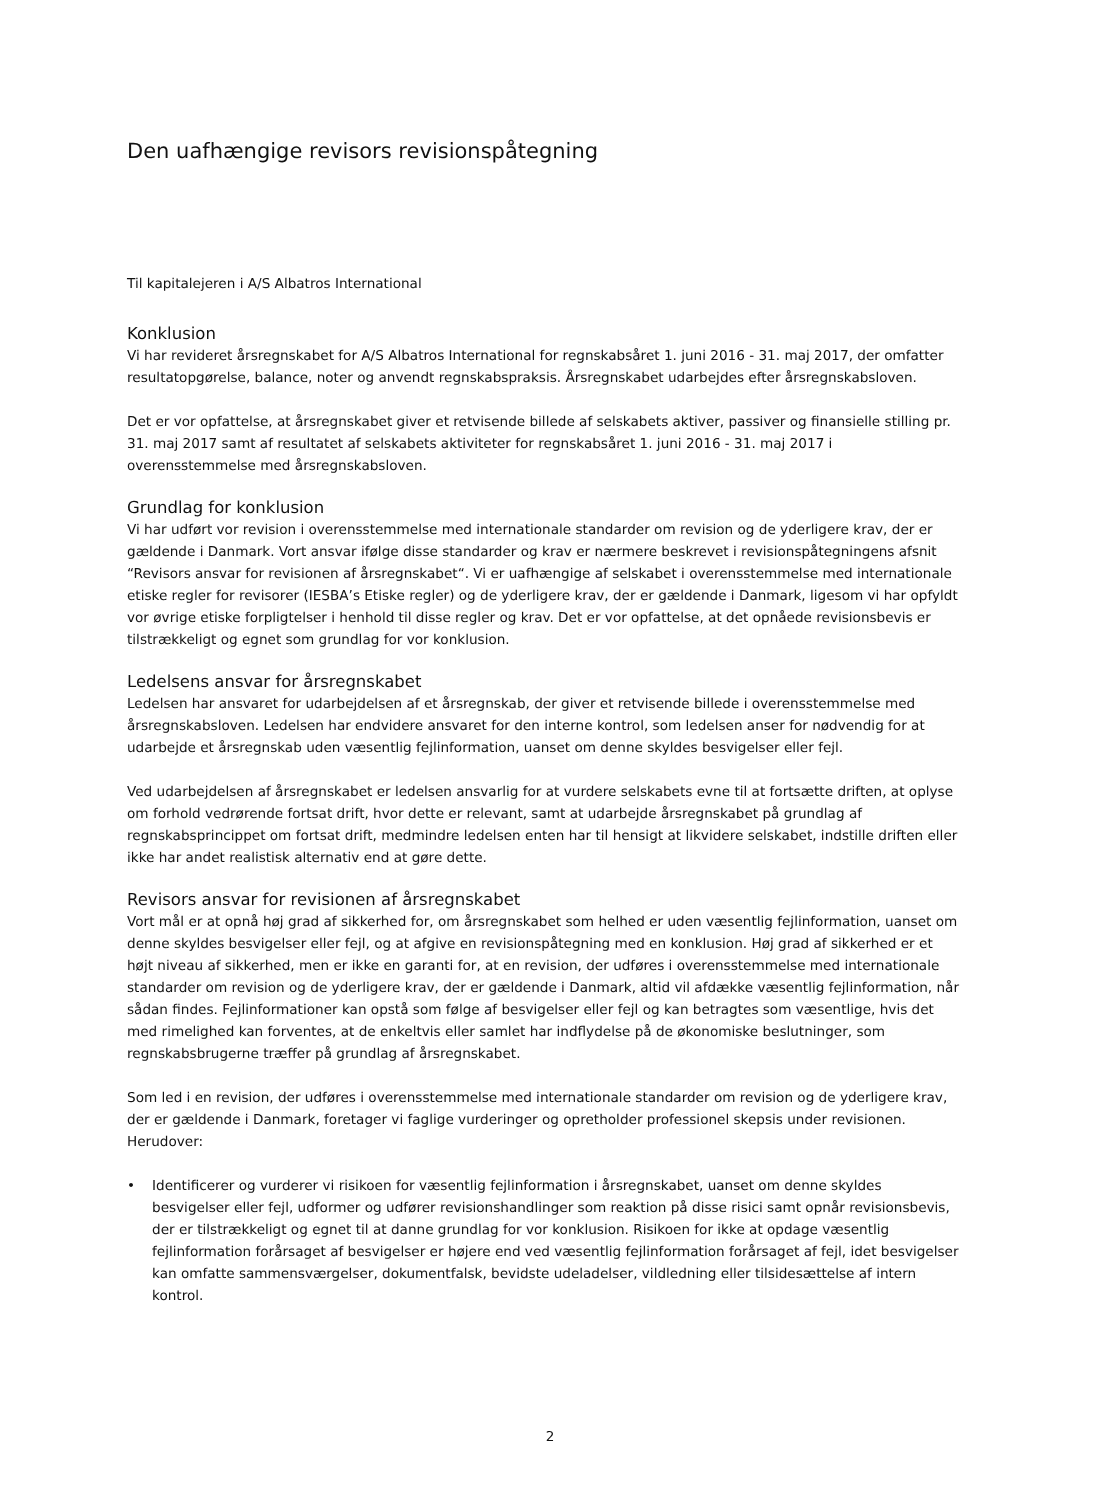Den uafhængige revisors revisionspåtegning
Til kapitalejeren i A/S Albatros International
Konklusion
Vi har revideret årsregnskabet for A/S Albatros International for regnskabsåret 1. juni 2016 - 31. maj 2017, der omfatter resultatopgørelse, balance, noter og anvendt regnskabspraksis. Årsregnskabet udarbejdes efter årsregnskabsloven.
Det er vor opfattelse, at årsregnskabet giver et retvisende billede af selskabets aktiver, passiver og finansielle stilling pr. 31. maj 2017 samt af resultatet af selskabets aktiviteter for regnskabsåret 1. juni 2016 - 31. maj 2017 i overensstemmelse med årsregnskabsloven.
Grundlag for konklusion
Vi har udført vor revision i overensstemmelse med internationale standarder om revision og de yderligere krav, der er gældende i Danmark. Vort ansvar ifølge disse standarder og krav er nærmere beskrevet i revisionspåtegningens afsnit “Revisors ansvar for revisionen af årsregnskabet“. Vi er uafhængige af selskabet i overensstemmelse med internationale etiske regler for revisorer (IESBA’s Etiske regler) og de yderligere krav, der er gældende i Danmark, ligesom vi har opfyldt vor øvrige etiske forpligtelser i henhold til disse regler og krav. Det er vor opfattelse, at det opnåede revisionsbevis er tilstrækkeligt og egnet som grundlag for vor konklusion.
Ledelsens ansvar for årsregnskabet
Ledelsen har ansvaret for udarbejdelsen af et årsregnskab, der giver et retvisende billede i overensstemmelse med årsregnskabsloven. Ledelsen har endvidere ansvaret for den interne kontrol, som ledelsen anser for nødvendig for at udarbejde et årsregnskab uden væsentlig fejlinformation, uanset om denne skyldes besvigelser eller fejl.
Ved udarbejdelsen af årsregnskabet er ledelsen ansvarlig for at vurdere selskabets evne til at fortsætte driften, at oplyse om forhold vedrørende fortsat drift, hvor dette er relevant, samt at udarbejde årsregnskabet på grundlag af regnskabsprincippet om fortsat drift, medmindre ledelsen enten har til hensigt at likvidere selskabet, indstille driften eller ikke har andet realistisk alternativ end at gøre dette.
Revisors ansvar for revisionen af årsregnskabet
Vort mål er at opnå høj grad af sikkerhed for, om årsregnskabet som helhed er uden væsentlig fejlinformation, uanset om denne skyldes besvigelser eller fejl, og at afgive en revisionspåtegning med en konklusion. Høj grad af sikkerhed er et højt niveau af sikkerhed, men er ikke en garanti for, at en revision, der udføres i overensstemmelse med internationale standarder om revision og de yderligere krav, der er gældende i Danmark, altid vil afdække væsentlig fejlinformation, når sådan findes. Fejlinformationer kan opstå som følge af besvigelser eller fejl og kan betragtes som væsentlige, hvis det med rimelighed kan forventes, at de enkeltvis eller samlet har indflydelse på de økonomiske beslutninger, som regnskabsbrugerne træffer på grundlag af årsregnskabet.
Som led i en revision, der udføres i overensstemmelse med internationale standarder om revision og de yderligere krav, der er gældende i Danmark, foretager vi faglige vurderinger og opretholder professionel skepsis under revisionen. Herudover:
• Identificerer og vurderer vi risikoen for væsentlig fejlinformation i årsregnskabet, uanset om denne skyldes besvigelser eller fejl, udformer og udfører revisionshandlinger som reaktion på disse risici samt opnår revisionsbevis, der er tilstrækkeligt og egnet til at danne grundlag for vor konklusion. Risikoen for ikke at opdage væsentlig fejlinformation forårsaget af besvigelser er højere end ved væsentlig fejlinformation forårsaget af fejl, idet besvigelser kan omfatte sammensværgelser, dokumentfalsk, bevidste udeladelser, vildledning eller tilsidesættelse af intern kontrol.
2